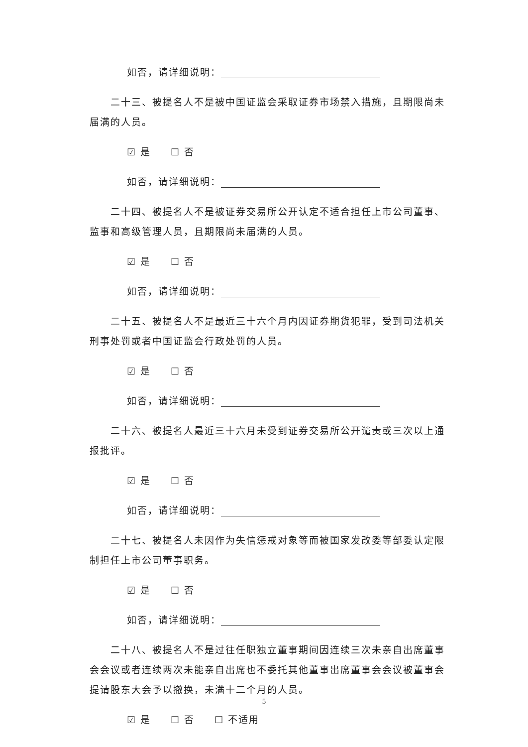如否，请详细说明：
二十三、被提名人不是被中国证监会采取证券市场禁入措施，且期限尚未届满的人员。
☑ 是 ☐ 否
如否，请详细说明：
二十四、被提名人不是被证券交易所公开认定不适合担任上市公司董事、监事和高级管理人员，且期限尚未届满的人员。
☑ 是 ☐ 否
如否，请详细说明：
二十五、被提名人不是最近三十六个月内因证券期货犯罪，受到司法机关刑事处罚或者中国证监会行政处罚的人员。
☑ 是 ☐ 否
如否，请详细说明：
二十六、被提名人最近三十六月未受到证券交易所公开谴责或三次以上通报批评。
☑ 是 ☐ 否
如否，请详细说明：
二十七、被提名人未因作为失信惩戒对象等而被国家发改委等部委认定限制担任上市公司董事职务。
☑ 是 ☐ 否
如否，请详细说明：
二十八、被提名人不是过往任职独立董事期间因连续三次未亲自出席董事会会议或者连续两次未能亲自出席也不委托其他董事出席董事会会议被董事会提请股东大会予以撤换，未满十二个月的人员。
☑ 是 ☐ 否 ☐ 不适用
5